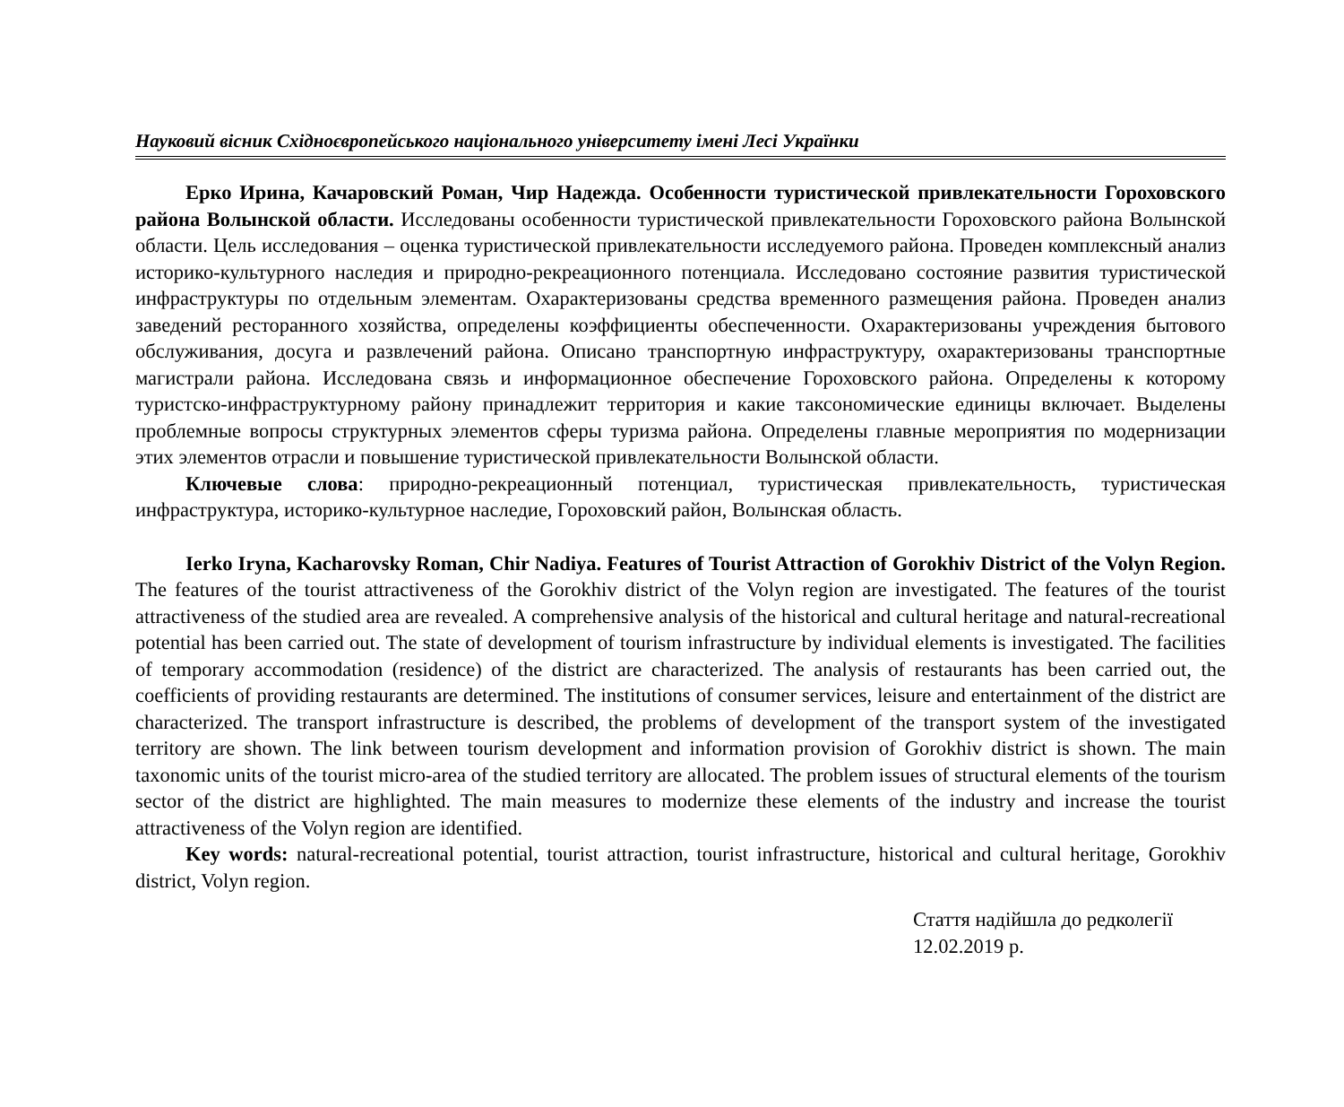Науковий вісник Східноєвропейського національного університету імені Лесі Українки
Ерко Ирина, Качаровский Роман, Чир Надежда. Особенности туристической привлекательности Гороховского района Волынской области. Исследованы особенности туристической привлекательности Гороховского района Волынской области. Цель исследования – оценка туристической привлекательности исследуемого района. Проведен комплексный анализ историко-культурного наследия и природно-рекреационного потенциала. Исследовано состояние развития туристической инфраструктуры по отдельным элементам. Охарактеризованы средства временного размещения района. Проведен анализ заведений ресторанного хозяйства, определены коэффициенты обеспеченности. Охарактеризованы учреждения бытового обслуживания, досуга и развлечений района. Описано транспортную инфраструктуру, охарактеризованы транспортные магистрали района. Исследована связь и информационное обеспечение Гороховского района. Определены к которому туристско-инфраструктурному району принадлежит территория и какие таксономические единицы включает. Выделены проблемные вопросы структурных элементов сферы туризма района. Определены главные мероприятия по модернизации этих элементов отрасли и повышение туристической привлекательности Волынской области.
Ключевые слова: природно-рекреационный потенциал, туристическая привлекательность, туристическая инфраструктура, историко-культурное наследие, Гороховский район, Волынская область.
Ierko Iryna, Kacharovsky Roman, Chir Nadiya. Features of Tourist Attraction of Gorokhiv District of the Volyn Region. The features of the tourist attractiveness of the Gorokhiv district of the Volyn region are investigated. The features of the tourist attractiveness of the studied area are revealed. A comprehensive analysis of the historical and cultural heritage and natural-recreational potential has been carried out. The state of development of tourism infrastructure by individual elements is investigated. The facilities of temporary accommodation (residence) of the district are characterized. The analysis of restaurants has been carried out, the coefficients of providing restaurants are determined. The institutions of consumer services, leisure and entertainment of the district are characterized. The transport infrastructure is described, the problems of development of the transport system of the investigated territory are shown. The link between tourism development and information provision of Gorokhiv district is shown. The main taxonomic units of the tourist micro-area of the studied territory are allocated. The problem issues of structural elements of the tourism sector of the district are highlighted. The main measures to modernize these elements of the industry and increase the tourist attractiveness of the Volyn region are identified.
Key words: natural-recreational potential, tourist attraction, tourist infrastructure, historical and cultural heritage, Gorokhiv district, Volyn region.
Стаття надійшла до редколегії
12.02.2019 р.